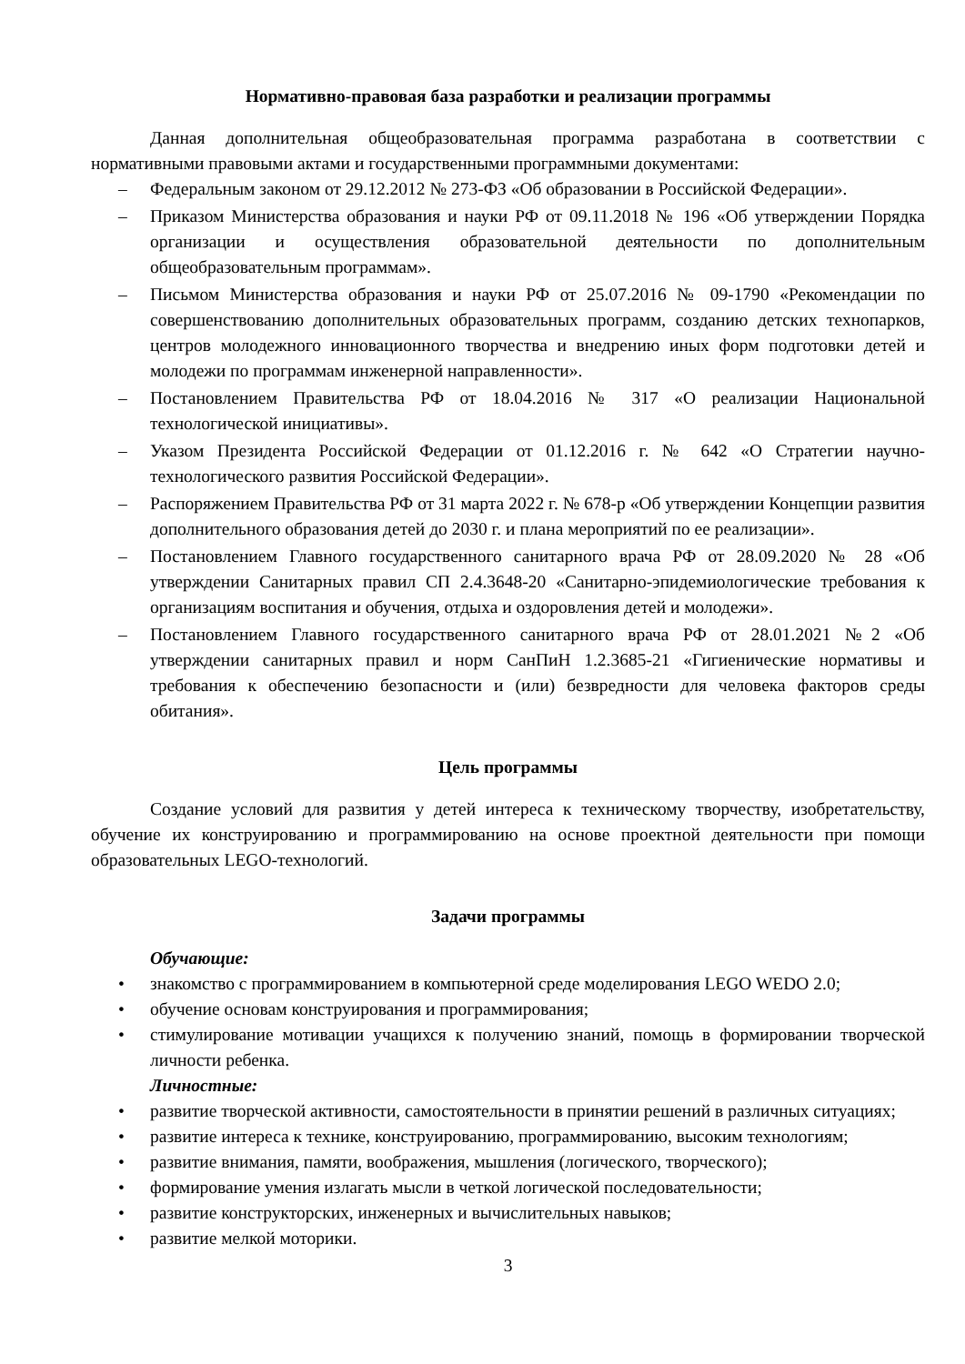Нормативно-правовая база разработки и реализации программы
Данная дополнительная общеобразовательная программа разработана в соответствии с нормативными правовыми актами и государственными программными документами:
– Федеральным законом от 29.12.2012 № 273-ФЗ «Об образовании в Российской Федерации».
– Приказом Министерства образования и науки РФ от 09.11.2018 № 196 «Об утверждении Порядка организации и осуществления образовательной деятельности по дополнительным общеобразовательным программам».
– Письмом Министерства образования и науки РФ от 25.07.2016 № 09-1790 «Рекомендации по совершенствованию дополнительных образовательных программ, созданию детских технопарков, центров молодежного инновационного творчества и внедрению иных форм подготовки детей и молодежи по программам инженерной направленности».
– Постановлением Правительства РФ от 18.04.2016 № 317 «О реализации Национальной технологической инициативы».
– Указом Президента Российской Федерации от 01.12.2016 г. № 642 «О Стратегии научно-технологического развития Российской Федерации».
– Распоряжением Правительства РФ от 31 марта 2022 г. № 678-р «Об утверждении Концепции развития дополнительного образования детей до 2030 г. и плана мероприятий по ее реализации».
– Постановлением Главного государственного санитарного врача РФ от 28.09.2020 № 28 «Об утверждении Санитарных правил СП 2.4.3648-20 «Санитарно-эпидемиологические требования к организациям воспитания и обучения, отдыха и оздоровления детей и молодежи».
– Постановлением Главного государственного санитарного врача РФ от 28.01.2021 №2 «Об утверждении санитарных правил и норм СанПиН 1.2.3685-21 «Гигиенические нормативы и требования к обеспечению безопасности и (или) безвредности для человека факторов среды обитания».
Цель программы
Создание условий для развития у детей интереса к техническому творчеству, изобретательству, обучение их конструированию и программированию на основе проектной деятельности при помощи образовательных LEGO-технологий.
Задачи программы
Обучающие:
• знакомство с программированием в компьютерной среде моделирования LEGO WEDO 2.0;
• обучение основам конструирования и программирования;
• стимулирование мотивации учащихся к получению знаний, помощь в формировании творческой личности ребенка.
Личностные:
• развитие творческой активности, самостоятельности в принятии решений в различных ситуациях;
• развитие интереса к технике, конструированию, программированию, высоким технологиям;
• развитие внимания, памяти, воображения, мышления (логического, творческого);
• формирование умения излагать мысли в четкой логической последовательности;
• развитие конструкторских, инженерных и вычислительных навыков;
• развитие мелкой моторики.
3